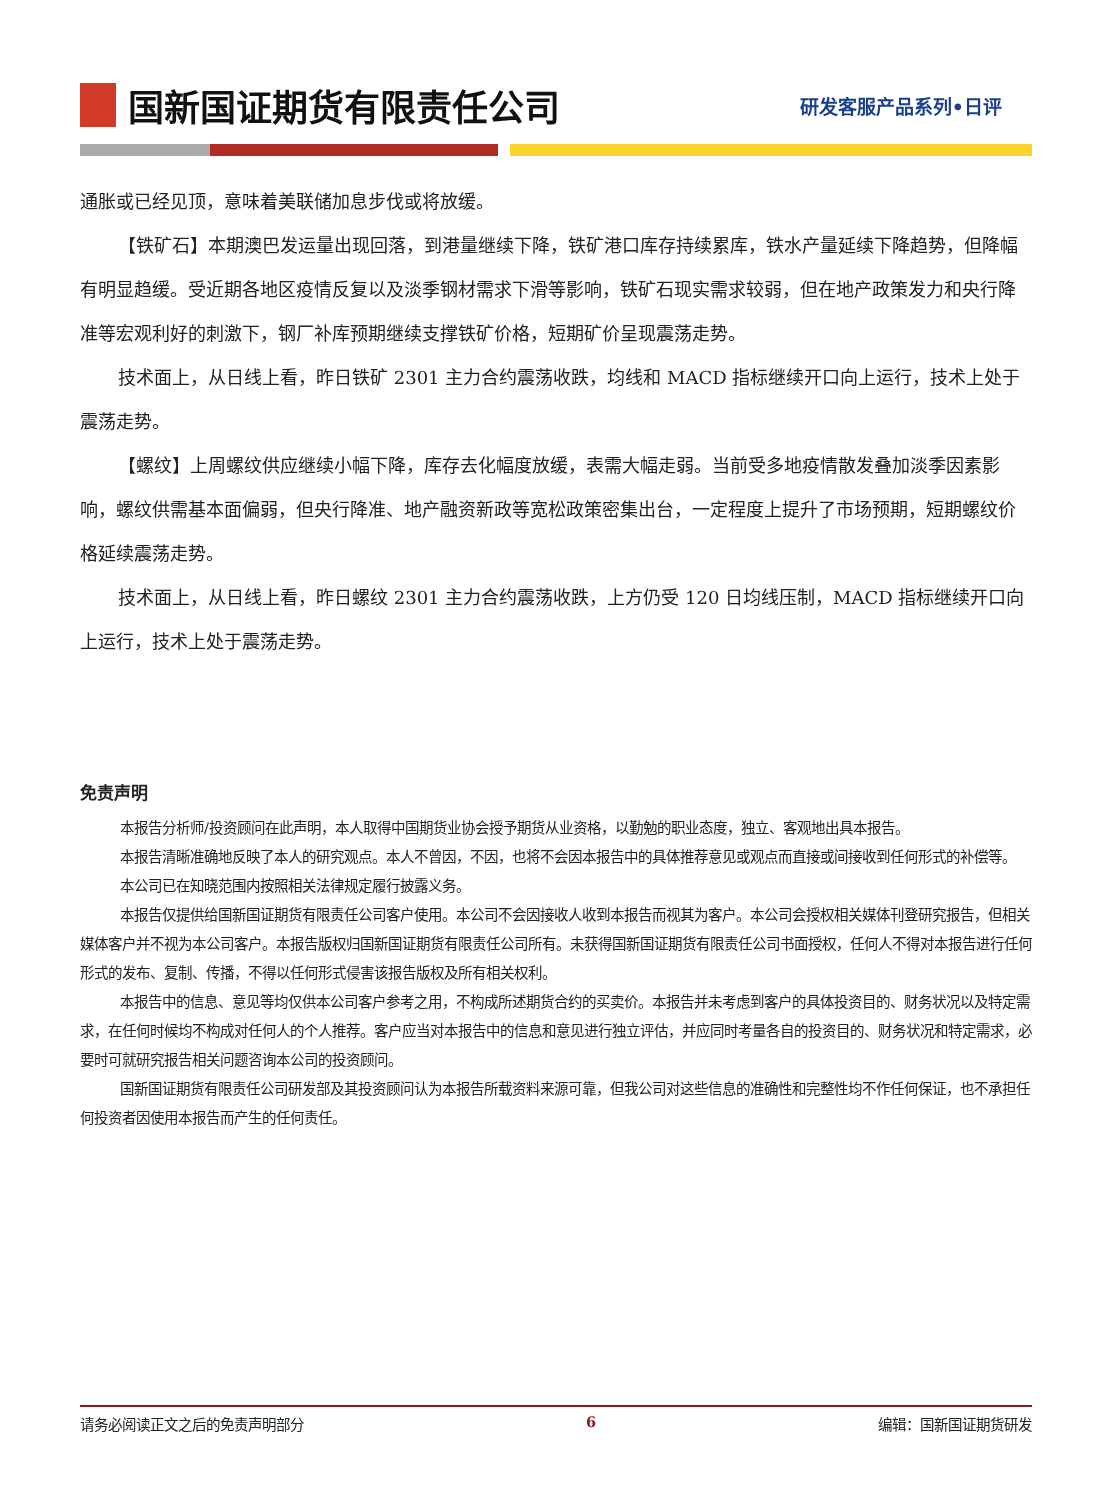国新国证期货有限责任公司
研发客服产品系列•日评
通胀或已经见顶，意味着美联储加息步伐或将放缓。
【铁矿石】本期澳巴发运量出现回落，到港量继续下降，铁矿港口库存持续累库，铁水产量延续下降趋势，但降幅有明显趋缓。受近期各地区疫情反复以及淡季钢材需求下滑等影响，铁矿石现实需求较弱，但在地产政策发力和央行降准等宏观利好的刺激下，钢厂补库预期继续支撑铁矿价格，短期矿价呈现震荡走势。
技术面上，从日线上看，昨日铁矿 2301 主力合约震荡收跌，均线和 MACD 指标继续开口向上运行，技术上处于震荡走势。
【螺纹】上周螺纹供应继续小幅下降，库存去化幅度放缓，表需大幅走弱。当前受多地疫情散发叠加淡季因素影响，螺纹供需基本面偏弱，但央行降准、地产融资新政等宽松政策密集出台，一定程度上提升了市场预期，短期螺纹价格延续震荡走势。
技术面上，从日线上看，昨日螺纹 2301 主力合约震荡收跌，上方仍受 120 日均线压制，MACD 指标继续开口向上运行，技术上处于震荡走势。
免责声明
本报告分析师/投资顾问在此声明，本人取得中国期货业协会授予期货从业资格，以勤勉的职业态度，独立、客观地出具本报告。
本报告清晰准确地反映了本人的研究观点。本人不曾因，不因，也将不会因本报告中的具体推荐意见或观点而直接或间接收到任何形式的补偿等。
本公司已在知晓范围内按照相关法律规定履行披露义务。
本报告仅提供给国新国证期货有限责任公司客户使用。本公司不会因接收人收到本报告而视其为客户。本公司会授权相关媒体刊登研究报告，但相关媒体客户并不视为本公司客户。本报告版权归国新国证期货有限责任公司所有。未获得国新国证期货有限责任公司书面授权，任何人不得对本报告进行任何形式的发布、复制、传播，不得以任何形式侵害该报告版权及所有相关权利。
本报告中的信息、意见等均仅供本公司客户参考之用，不构成所述期货合约的买卖价。本报告并未考虑到客户的具体投资目的、财务状况以及特定需求，在任何时候均不构成对任何人的个人推荐。客户应当对本报告中的信息和意见进行独立评估，并应同时考量各自的投资目的、财务状况和特定需求，必要时可就研究报告相关问题咨询本公司的投资顾问。
国新国证期货有限责任公司研发部及其投资顾问认为本报告所载资料来源可靠，但我公司对这些信息的准确性和完整性均不作任何保证，也不承担任何投资者因使用本报告而产生的任何责任。
请务必阅读正文之后的免责声明部分 6 编辑：国新国证期货研发